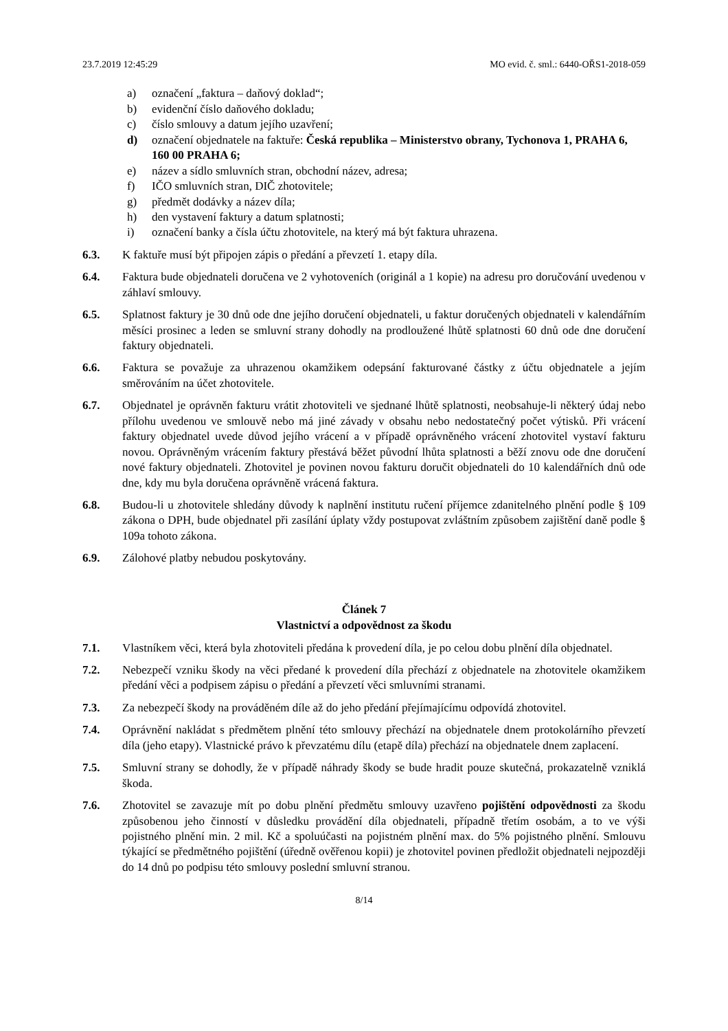23.7.2019 12:45:29 MO evid. č. sml.: 6440-OŘS1-2018-059
a) označení „faktura – daňový doklad“;
b) evidenční číslo daňového dokladu;
c) číslo smlouvy a datum jejího uzavření;
d) označení objednatele na faktuře: Česká republika – Ministerstvo obrany, Tychonova 1, PRAHA 6, 160 00 PRAHA 6;
e) název a sídlo smluvních stran, obchodní název, adresa;
f) IČO smluvních stran, DIČ zhotovitele;
g) předmět dodávky a název díla;
h) den vystavení faktury a datum splatnosti;
i) označení banky a čísla účtu zhotovitele, na který má být faktura uhrazena.
6.3. K faktuře musí být připojen zápis o předání a převzetí 1. etapy díla.
6.4. Faktura bude objednateli doručena ve 2 vyhotoveních (originál a 1 kopie) na adresu pro doručování uvedenou v záhlaví smlouvy.
6.5. Splatnost faktury je 30 dnů ode dne jejího doručení objednateli, u faktur doručených objednateli v kalendářním měsíci prosinec a leden se smluvní strany dohodly na prodloužené lhůtě splatnosti 60 dnů ode dne doručení faktury objednateli.
6.6. Faktura se považuje za uhrazenou okamžikem odepsání fakturované částky z účtu objednatele a jejím směrováním na účet zhotovitele.
6.7. Objednatel je oprávněn fakturu vrátit zhotoviteli ve sjednané lhůtě splatnosti, neobsahuje-li některý údaj nebo přílohu uvedenou ve smlouvě nebo má jiné závady v obsahu nebo nedostatečný počet výtisků. Při vrácení faktury objednatel uvede důvod jejího vrácení a v případě oprávněného vrácení zhotovitel vystaví fakturu novou. Oprávněným vrácením faktury přestává běžet původní lhůta splatnosti a běží znovu ode dne doručení nové faktury objednateli. Zhotovitel je povinen novou fakturu doručit objednateli do 10 kalendářních dnů ode dne, kdy mu byla doručena oprávněně vrácená faktura.
6.8. Budou-li u zhotovitele shledány důvody k naplnění institutu ručení příjemce zdanitelného plnění podle § 109 zákona o DPH, bude objednatel při zasílání úplaty vždy postupovat zvláštním způsobem zajištění daně podle § 109a tohoto zákona.
6.9. Zálohové platby nebudou poskytovány.
Článek 7
Vlastnictví a odpovědnost za škodu
7.1. Vlastníkem věci, která byla zhotoviteli předána k provedení díla, je po celou dobu plnění díla objednatel.
7.2. Nebezpečí vzniku škody na věci předané k provedení díla přechází z objednatele na zhotovitele okamžikem předání věci a podpisem zápisu o předání a převzetí věci smluvními stranami.
7.3. Za nebezpečí škody na prováděném díle až do jeho předání přejímajícímu odpovídá zhotovitel.
7.4. Oprávnění nakládat s předmětem plnění této smlouvy přechází na objednatele dnem protokolárního převzetí díla (jeho etapy). Vlastnické právo k převzatému dílu (etapě díla) přechází na objednatele dnem zaplacení.
7.5. Smluvní strany se dohodly, že v případě náhrady škody se bude hradit pouze skutečná, prokazatelně vzniklá škoda.
7.6. Zhotovitel se zavazuje mít po dobu plnění předmětu smlouvy uzavřeno pojištění odpovědnosti za škodu způsobenou jeho činností v důsledku provádění díla objednateli, případně třetím osobám, a to ve výši pojistného plnění min. 2 mil. Kč a spoluúčasti na pojistném plnění max. do 5% pojistného plnění. Smlouvu týkající se předmětného pojištění (úředně ověřenou kopii) je zhotovitel povinen předložit objednateli nejpozději do 14 dnů po podpisu této smlouvy poslední smluvní stranou.
8/14